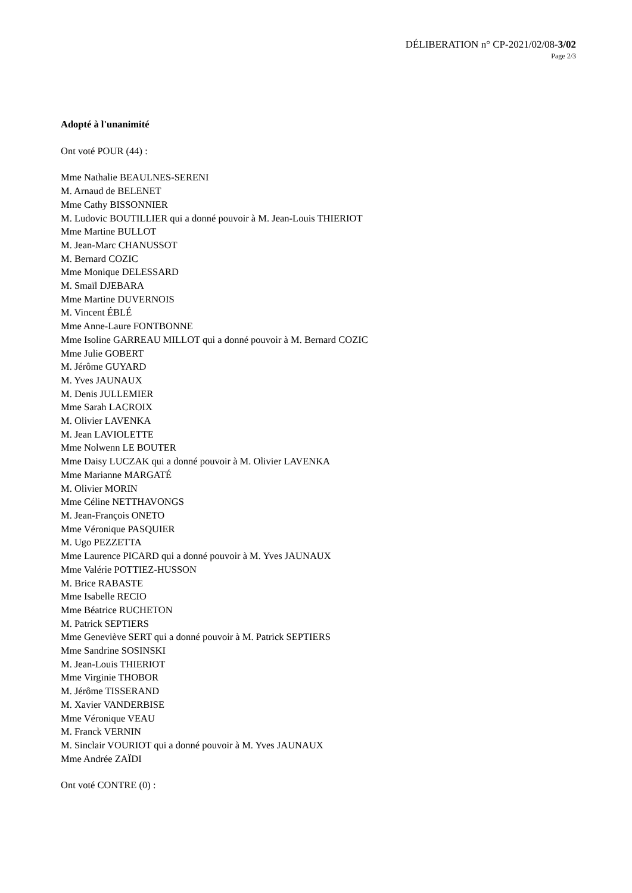DÉLIBERATION n° CP-2021/02/08-3/02
Page 2/3
Adopté à l'unanimité
Ont voté POUR (44) :
Mme Nathalie BEAULNES-SERENI
M. Arnaud de BELENET
Mme Cathy BISSONNIER
M. Ludovic BOUTILLIER qui a donné pouvoir à M. Jean-Louis THIERIOT
Mme Martine BULLOT
M. Jean-Marc CHANUSSOT
M. Bernard COZIC
Mme Monique DELESSARD
M. Smaïl DJEBARA
Mme Martine DUVERNOIS
M. Vincent ÉBLÉ
Mme Anne-Laure FONTBONNE
Mme Isoline GARREAU MILLOT qui a donné pouvoir à M. Bernard COZIC
Mme Julie GOBERT
M. Jérôme GUYARD
M. Yves JAUNAUX
M. Denis JULLEMIER
Mme Sarah LACROIX
M. Olivier LAVENKA
M. Jean LAVIOLETTE
Mme Nolwenn LE BOUTER
Mme Daisy LUCZAK qui a donné pouvoir à M. Olivier LAVENKA
Mme Marianne MARGATÉ
M. Olivier MORIN
Mme Céline NETTHAVONGS
M. Jean-François ONETO
Mme Véronique PASQUIER
M. Ugo PEZZETTA
Mme Laurence PICARD qui a donné pouvoir à M. Yves JAUNAUX
Mme Valérie POTTIEZ-HUSSON
M. Brice RABASTE
Mme Isabelle RECIO
Mme Béatrice RUCHETON
M. Patrick SEPTIERS
Mme Geneviève SERT qui a donné pouvoir à M. Patrick SEPTIERS
Mme Sandrine SOSINSKI
M. Jean-Louis THIERIOT
Mme Virginie THOBOR
M. Jérôme TISSERAND
M. Xavier VANDERBISE
Mme Véronique VEAU
M. Franck VERNIN
M. Sinclair VOURIOT qui a donné pouvoir à M. Yves JAUNAUX
Mme Andrée ZAÏDI
Ont voté CONTRE (0) :